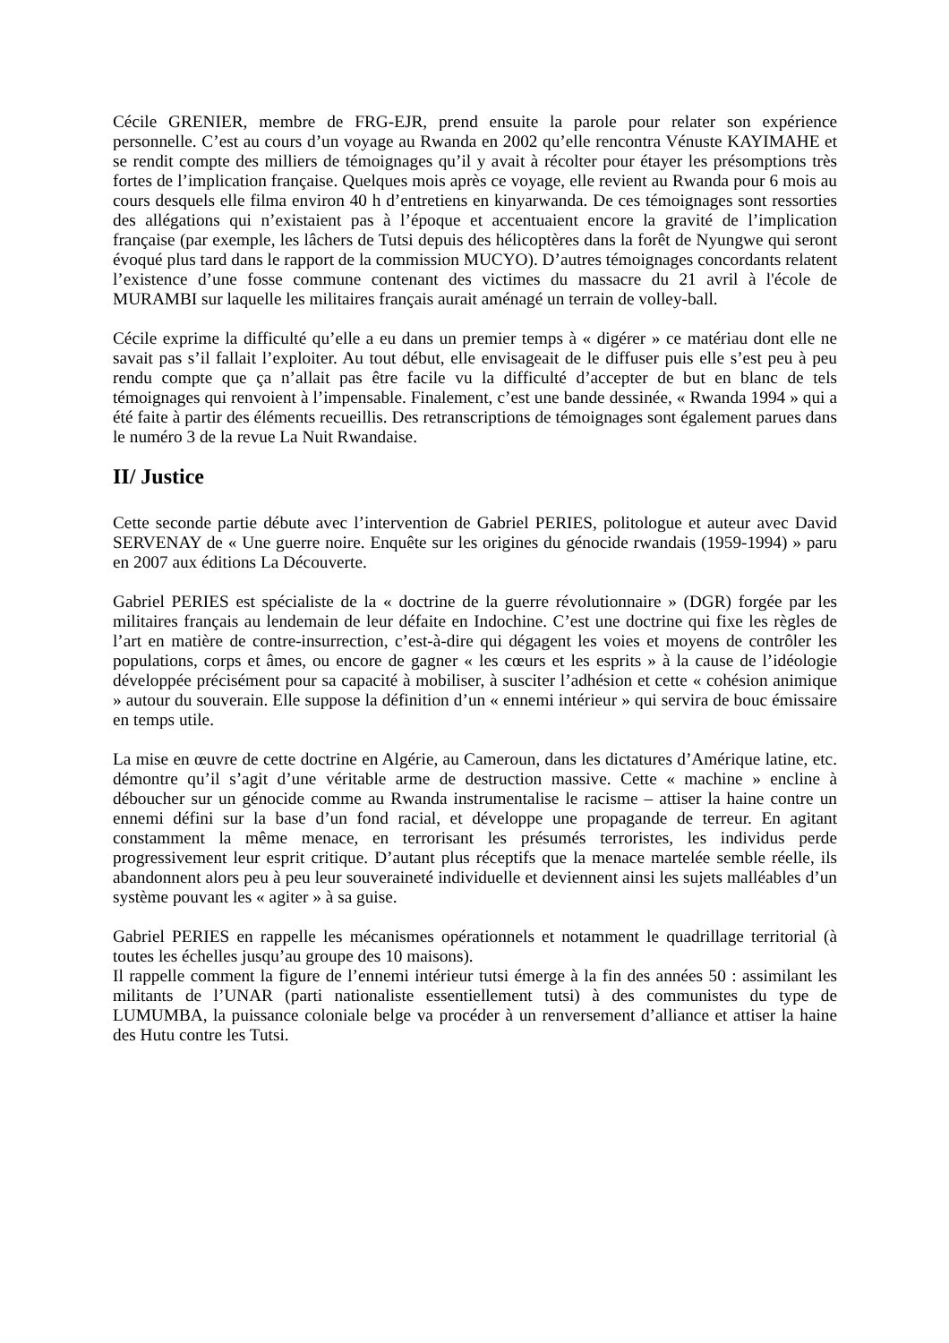Cécile GRENIER, membre de FRG-EJR, prend ensuite la parole pour relater son expérience personnelle. C’est au cours d’un voyage au Rwanda en 2002 qu’elle rencontra Vénuste KAYIMAHE et se rendit compte des milliers de témoignages qu’il y avait à récolter pour étayer les présomptions très fortes de l’implication française. Quelques mois après ce voyage, elle revient au Rwanda pour 6 mois au cours desquels elle filma environ 40 h d’entretiens en kinyarwanda. De ces témoignages sont ressorties des allégations qui n’existaient pas à l’époque et accentuaient encore la gravité de l’implication française (par exemple, les lâchers de Tutsi depuis des hélicoptères dans la forêt de Nyungwe qui seront évoqué plus tard dans le rapport de la commission MUCYO). D’autres témoignages concordants relatent l’existence d’une fosse commune contenant des victimes du massacre du 21 avril à l'école de MURAMBI sur laquelle les militaires français aurait aménagé un terrain de volley-ball.
Cécile exprime la difficulté qu’elle a eu dans un premier temps à « digérer » ce matériau dont elle ne savait pas s’il fallait l’exploiter. Au tout début, elle envisageait de le diffuser puis elle s’est peu à peu rendu compte que ça n’allait pas être facile vu la difficulté d’accepter de but en blanc de tels témoignages qui renvoient à l’impensable. Finalement, c’est une bande dessinée, « Rwanda 1994 » qui a été faite à partir des éléments recueillis. Des retranscriptions de témoignages sont également parues dans le numéro 3 de la revue La Nuit Rwandaise.
II/ Justice
Cette seconde partie débute avec l’intervention de Gabriel PERIES, politologue et auteur avec David SERVENAY de « Une guerre noire. Enquête sur les origines du génocide rwandais (1959-1994) » paru en 2007 aux éditions La Découverte.
Gabriel PERIES est spécialiste de la « doctrine de la guerre révolutionnaire » (DGR) forgée par les militaires français au lendemain de leur défaite en Indochine. C’est une doctrine qui fixe les règles de l’art en matière de contre-insurrection, c’est-à-dire qui dégagent les voies et moyens de contrôler les populations, corps et âmes, ou encore de gagner « les cœurs et les esprits » à la cause de l’idéologie développée précisément pour sa capacité à mobiliser, à susciter l’adhésion et cette « cohésion animique » autour du souverain. Elle suppose la définition d’un « ennemi intérieur » qui servira de bouc émissaire en temps utile.
La mise en œuvre de cette doctrine en Algérie, au Cameroun, dans les dictatures d’Amérique latine, etc. démontre qu’il s’agit d’une véritable arme de destruction massive. Cette « machine » encline à déboucher sur un génocide comme au Rwanda instrumentalise le racisme – attiser la haine contre un ennemi défini sur la base d’un fond racial, et développe une propagande de terreur. En agitant constamment la même menace, en terrorisant les présumés terroristes, les individus perde progressivement leur esprit critique. D’autant plus réceptifs que la menace martelée semble réelle, ils abandonnent alors peu à peu leur souveraineté individuelle et deviennent ainsi les sujets malléables d’un système pouvant les « agiter » à sa guise.
Gabriel PERIES en rappelle les mécanismes opérationnels et notamment le quadrillage territorial (à toutes les échelles jusqu’au groupe des 10 maisons).
Il rappelle comment la figure de l’ennemi intérieur tutsi émerge à la fin des années 50 : assimilant les militants de l’UNAR (parti nationaliste essentiellement tutsi) à des communistes du type de LUMUMBA, la puissance coloniale belge va procéder à un renversement d’alliance et attiser la haine des Hutu contre les Tutsi.